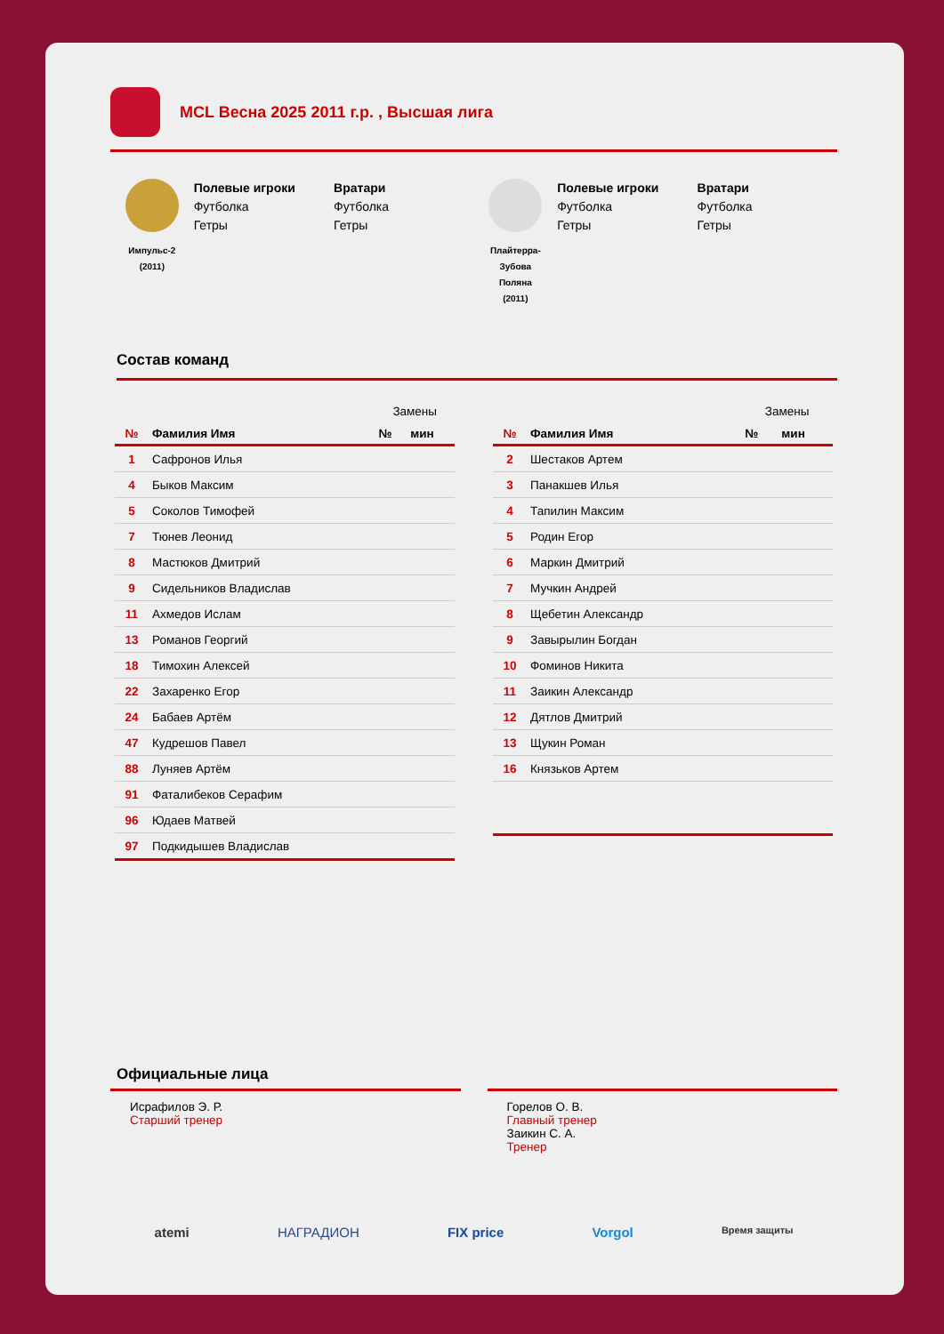MCL Весна 2025 2011 г.р. , Высшая лига
Импульс-2
(2011)
Полевые игроки
Футболка
Гетры
Вратари
Футболка
Гетры
Плайтерра-
Зубова
Поляна
(2011)
Полевые игроки
Футболка
Гетры
Вратари
Футболка
Гетры
Состав команд
| | | Замены | |
| № | Фамилия Имя | № | мин |
| 1 | Сафронов Илья | | |
| 4 | Быков Максим | | |
| 5 | Соколов Тимофей | | |
| 7 | Тюнев Леонид | | |
| 8 | Мастюков Дмитрий | | |
| 9 | Сидельников Владислав | | |
| 11 | Ахмедов Ислам | | |
| 13 | Романов Георгий | | |
| 18 | Тимохин Алексей | | |
| 22 | Захаренко Егор | | |
| 24 | Бабаев Артём | | |
| 47 | Кудрешов Павел | | |
| 88 | Луняев Артём | | |
| 91 | Фаталибеков Серафим | | |
| 96 | Юдаев Матвей | | |
| 97 | Подкидышев Владислав | | |
| | | Замены | |
| № | Фамилия Имя | № | мин |
| 2 | Шестаков Артем | | |
| 3 | Панакшев Илья | | |
| 4 | Тапилин Максим | | |
| 5 | Родин Егор | | |
| 6 | Маркин Дмитрий | | |
| 7 | Мучкин Андрей | | |
| 8 | Щебетин Александр | | |
| 9 | Завырылин Богдан | | |
| 10 | Фоминов Никита | | |
| 11 | Заикин Александр | | |
| 12 | Дятлов Дмитрий | | |
| 13 | Щукин Роман | | |
| 16 | Князьков Артем | | |
Официальные лица
Исрафилов Э. Р.
Старший тренер
Горелов О. В.
Главный тренер
Заикин С. А.
Тренер
atemi НАГРАДИОН FIX price Vorgol Время защиты